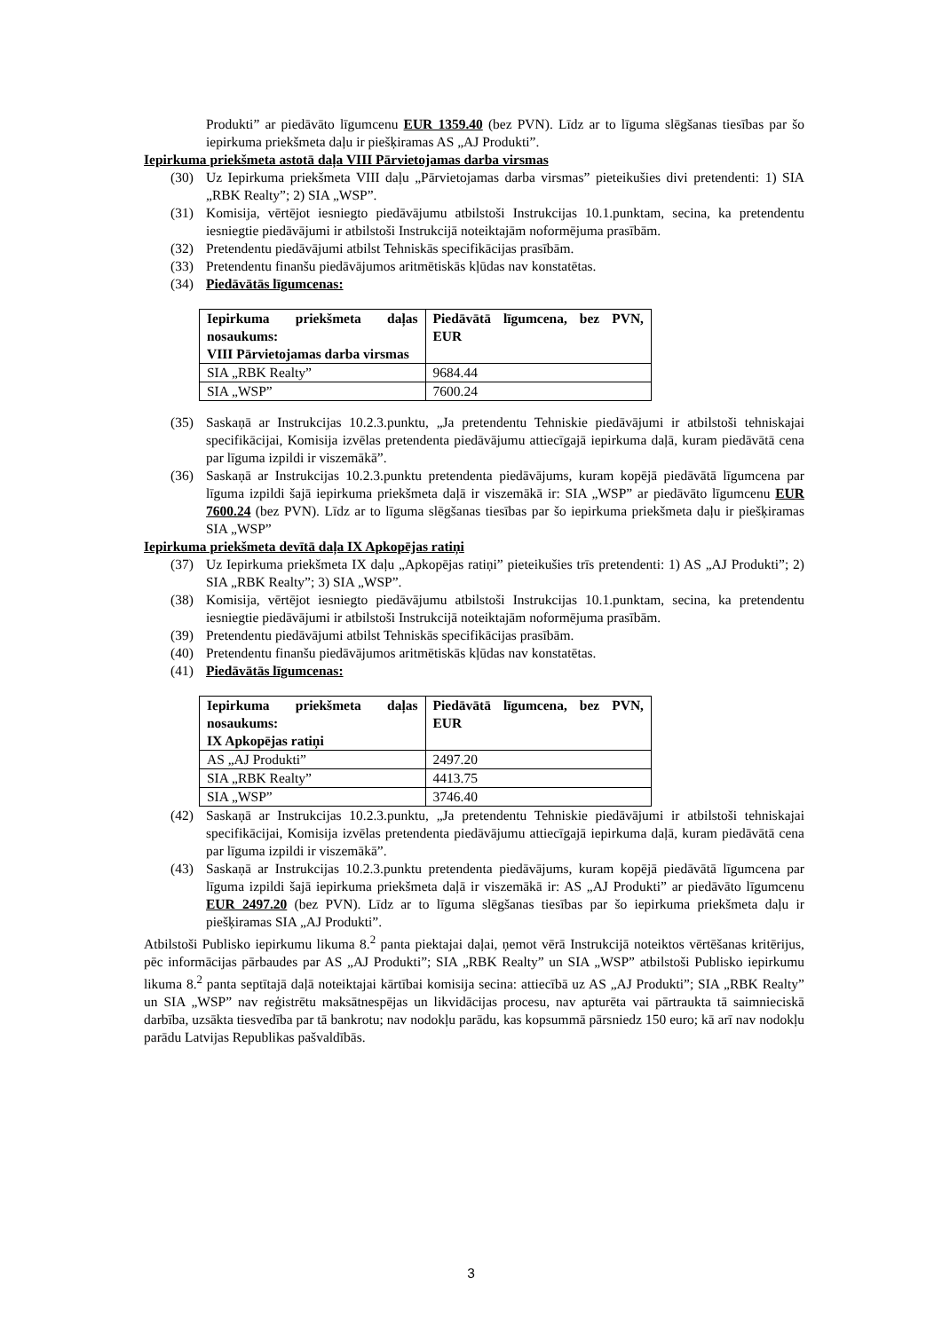Produkti” ar piedāvāto līgumcenu EUR 1359.40 (bez PVN). Līdz ar to līguma slēgšanas tiesības par šo iepirkuma priekšmeta daļu ir piešķiramas AS „AJ Produkti”.
Iepirkuma priekšmeta astotā daļa VIII Pārvietojamas darba virsmas
(30) Uz Iepirkuma priekšmeta VIII daļu „Pārvietojamas darba virsmas” pieteikušies divi pretendenti: 1) SIA „RBK Realty”; 2) SIA „WSP”.
(31) Komisija, vērtējot iesniegto piedāvājumu atbilstoši Instrukcijas 10.1.punktam, secina, ka pretendentu iesniegtie piedāvājumi ir atbilstoši Instrukcijā noteiktajām noformējuma prasībām.
(32) Pretendentu piedāvājumi atbilst Tehniskās specifikācijas prasībām.
(33) Pretendentu finanšu piedāvājumos aritmētiskās kļūdas nav konstatētas.
(34) Piedāvātās līgumcenas:
| Iepirkuma priekšmeta daļas nosaukums: VIII Pārvietojamas darba virsmas | Piedāvātā līgumcena, bez PVN, EUR |
| --- | --- |
| SIA „RBK Realty” | 9684.44 |
| SIA „WSP” | 7600.24 |
(35) Saskaņā ar Instrukcijas 10.2.3.punktu, „Ja pretendentu Tehniskie piedāvājumi ir atbilstoši tehniskajai specifikācijai, Komisija izvēlas pretendenta piedāvājumu attiecīgajā iepirkuma daļā, kuram piedāvātā cena par līguma izpildi ir viszemākā”.
(36) Saskaņā ar Instrukcijas 10.2.3.punktu pretendenta piedāvājums, kuram kopējā piedāvātā līgumcena par līguma izpildi šajā iepirkuma priekšmeta daļā ir viszemākā ir: SIA „WSP” ar piedāvāto līgumcenu EUR 7600.24 (bez PVN). Līdz ar to līguma slēgšanas tiesības par šo iepirkuma priekšmeta daļu ir piešķiramas SIA „WSP”
Iepirkuma priekšmeta devītā daļa IX Apkopējas ratiņi
(37) Uz Iepirkuma priekšmeta IX daļu „Apkopējas ratiņi” pieteikušies trīs pretendenti: 1) AS „AJ Produkti”; 2) SIA „RBK Realty”; 3) SIA „WSP”.
(38) Komisija, vērtējot iesniegto piedāvājumu atbilstoši Instrukcijas 10.1.punktam, secina, ka pretendentu iesniegtie piedāvājumi ir atbilstoši Instrukcijā noteiktajām noformējuma prasībām.
(39) Pretendentu piedāvājumi atbilst Tehniskās specifikācijas prasībām.
(40) Pretendentu finanšu piedāvājumos aritmētiskās kļūdas nav konstatētas.
(41) Piedāvātās līgumcenas:
| Iepirkuma priekšmeta daļas nosaukums: IX Apkopējas ratiņi | Piedāvātā līgumcena, bez PVN, EUR |
| --- | --- |
| AS „AJ Produkti” | 2497.20 |
| SIA „RBK Realty” | 4413.75 |
| SIA „WSP” | 3746.40 |
(42) Saskaņā ar Instrukcijas 10.2.3.punktu, „Ja pretendentu Tehniskie piedāvājumi ir atbilstoši tehniskajai specifikācijai, Komisija izvēlas pretendenta piedāvājumu attiecīgajā iepirkuma daļā, kuram piedāvātā cena par līguma izpildi ir viszemākā”.
(43) Saskaņā ar Instrukcijas 10.2.3.punktu pretendenta piedāvājums, kuram kopējā piedāvātā līgumcena par līguma izpildi šajā iepirkuma priekšmeta daļā ir viszemākā ir: AS „AJ Produkti” ar piedāvāto līgumcenu EUR 2497.20 (bez PVN). Līdz ar to līguma slēgšanas tiesības par šo iepirkuma priekšmeta daļu ir piešķiramas SIA „AJ Produkti”.
Atbilstoši Publisko iepirkumu likuma 8.<sup>2</sup> panta piektajai daļai, ņemot vērā Instrukcijā noteiktos vērtēšanas kritērijus, pēc informācijas pārbaudes par AS „AJ Produkti”; SIA „RBK Realty” un SIA „WSP” atbilstoši Publisko iepirkumu likuma 8.<sup>2</sup> panta septītajā daļā noteiktajai kārtībai komisija secina: attiecībā uz AS „AJ Produkti”; SIA „RBK Realty” un SIA „WSP” nav reģistrētu maksātnespējas un likvidācijas procesu, nav apturēta vai pārtraukta tā saimnieciskā darbība, uzsākta tiesvedība par tā bankrotu; nav nodokļu parādu, kas kopsummā pārsniedz 150 euro; kā arī nav nodokļu parādu Latvijas Republikas pašvaldībās.
3